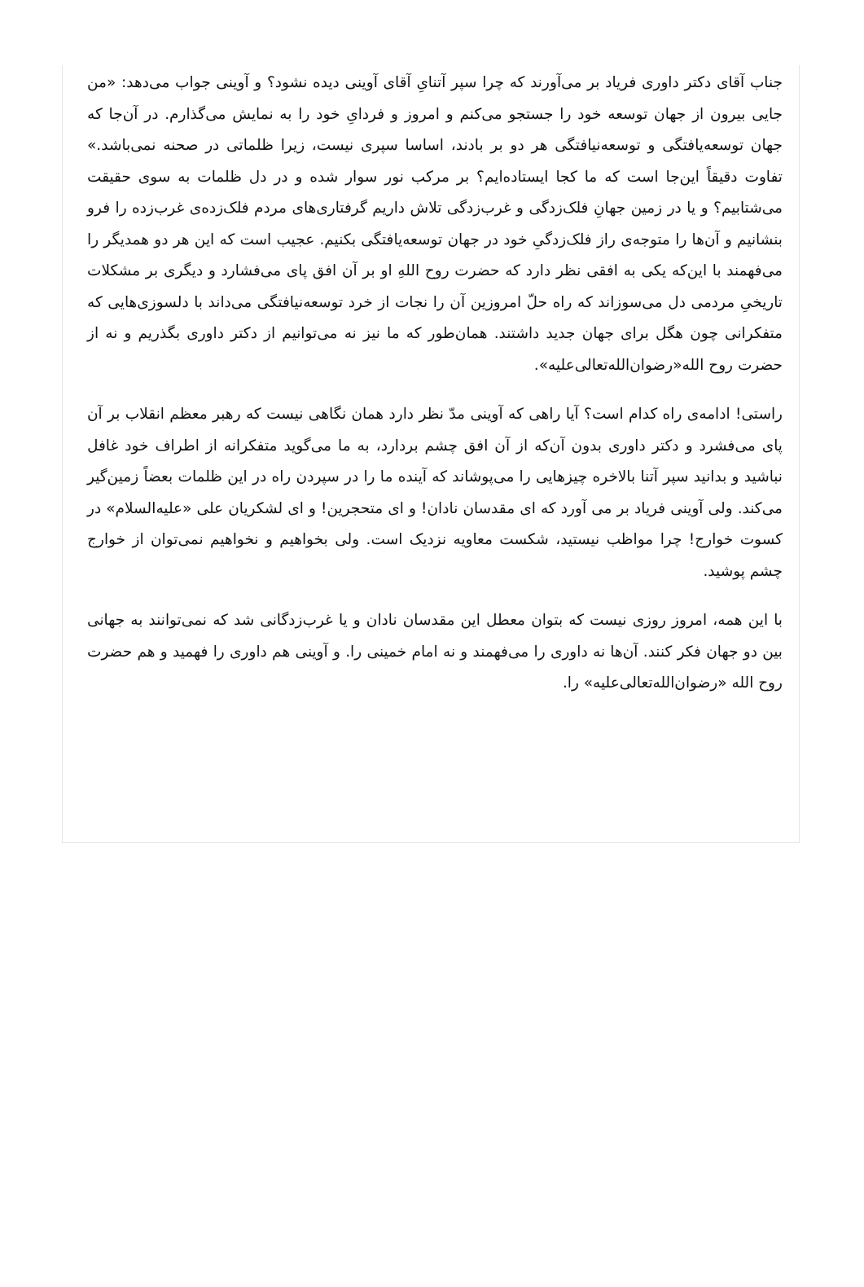جناب آقای دکتر داوری فریاد بر می‌آورند که چرا سپر آتنایِ آقای آوینی دیده نشود؟ و آوینی جواب می‌دهد: «من جایی بیرون از جهان توسعه خود را جستجو می‌کنم و امروز و فردایِ خود را به نمایش می‌گذارم. در آن‌جا که جهان توسعه‌یافتگی و توسعه‌نیافتگی هر دو بر بادند، اساسا سپری نیست، زیرا ظلماتی در صحنه نمی‌باشد.» تفاوت دقیقاً این‌جا است که ما کجا ایستاده‌ایم؟ بر مرکب نور سوار شده و در دل ظلمات به سوی حقیقت می‌شتابیم؟ و یا در زمین جهانِ فلک‌زدگی و غرب‌زدگی تلاش داریم گرفتاری‌های مردم فلک‌زده‌ی غرب‌زده را فرو بنشانیم و آن‌ها را متوجه‌ی راز فلک‌زدگیِ خود در جهان توسعه‌یافتگی بکنیم. عجیب است که این هر دو همدیگر را می‌فهمند با این‌که یکی به افقی نظر دارد که حضرت روح اللهِ او بر آن افق پای می‌فشارد و دیگری بر مشکلات تاریخیِ مردمی دل می‌سوزاند که راه حلّ امروزین آن را نجات از خرد توسعه‌نیافتگی می‌داند با دلسوزی‌هایی که متفکرانی چون هگل برای جهان جدید داشتند. همان‌طور که ما نیز نه می‌توانیم از دکتر داوری بگذریم و نه از حضرت روح الله«رضوان‌الله‌تعالی‌علیه».
راستی! ادامه‌ی راه کدام است؟ آیا راهی که آوینی مدّ نظر دارد همان نگاهی نیست که رهبر معظم انقلاب بر آن پای می‌فشرد و دکتر داوری بدون آن‌که از آن افق چشم بردارد، به ما می‌گوید متفکرانه از اطراف خود غافل نباشید و بدانید سپر آتنا بالاخره چیزهایی را می‌پوشاند که آینده ما را در سپردن راه در این ظلمات بعضاً زمین‌گیر می‌کند. ولی آوینی فریاد بر می آورد که ای مقدسان نادان! و ای متحجرین! و ای لشکریان علی «علیه‌السلام» در کسوت خوارج! چرا مواظب نیستید، شکست معاویه نزدیک است. ولی بخواهیم و نخواهیم نمی‌توان از خوارج چشم پوشید.
با این همه، امروز روزی نیست که بتوان معطل این مقدسان نادان و یا غرب‌زدگانی شد که نمی‌توانند به جهانی بین دو جهان فکر کنند. آن‌ها نه داوری را می‌فهمند و نه امام خمینی را. و آوینی هم داوری را فهمید و هم حضرت روح الله «رضوان‌الله‌تعالی‌علیه» را.